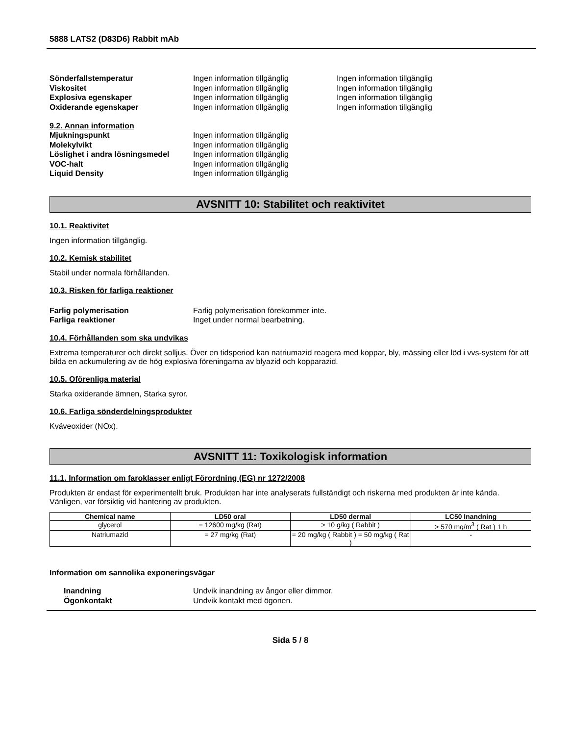5888 LATS2 (D83D6) Rabbit mAb
Sönderfallstemperatur Ingen information tillgänglig Ingen information tillgänglig
Viskositet Ingen information tillgänglig Ingen information tillgänglig
Explosiva egenskaper Ingen information tillgänglig Ingen information tillgänglig
Oxiderande egenskaper Ingen information tillgänglig Ingen information tillgänglig
9.2. Annan information
Mjukningspunkt Ingen information tillgänglig
Molekylvikt Ingen information tillgänglig
Löslighet i andra lösningsmedel
Ingen information tillgänglig
VOC-halt Ingen information tillgänglig
Liquid Density Ingen information tillgänglig
AVSNITT 10: Stabilitet och reaktivitet
10.1. Reaktivitet
Ingen information tillgänglig.
10.2. Kemisk stabilitet
Stabil under normala förhållanden.
10.3. Risken för farliga reaktioner
Farlig polymerisation Farlig polymerisation förekommer inte.
Farliga reaktioner Inget under normal bearbetning.
10.4. Förhållanden som ska undvikas
Extrema temperaturer och direkt solljus. Över en tidsperiod kan natriumazid reagera med koppar, bly, mässing eller löd i vvs-system för att bilda en ackumulering av de hög explosiva föreningarna av blyazid och kopparazid.
10.5. Oförenliga material
Starka oxiderande ämnen, Starka syror.
10.6. Farliga sönderdelningsprodukter
Kväveoxider (NOx).
AVSNITT 11: Toxikologisk information
11.1. Information om faroklasser enligt Förordning (EG) nr 1272/2008
Produkten är endast för experimentellt bruk. Produkten har inte analyserats fullständigt och riskerna med produkten är inte kända. Vänligen, var försiktig vid hantering av produkten.
| Chemical name | LD50 oral | LD50 dermal | LC50 Inandning |
| --- | --- | --- | --- |
| glycerol | = 12600 mg/kg (Rat) | > 10 g/kg ( Rabbit ) | > 570 mg/m<sup>3</sup> ( Rat ) 1 h |
| Natriumazid | = 27 mg/kg (Rat) | = 20 mg/kg ( Rabbit ) = 50 mg/kg ( Rat ) | - |
Information om sannolika exponeringsvägar
Inandning Undvik inandning av ångor eller dimmor.
Ögonkontakt Undvik kontakt med ögonen.
Sida 5 / 8